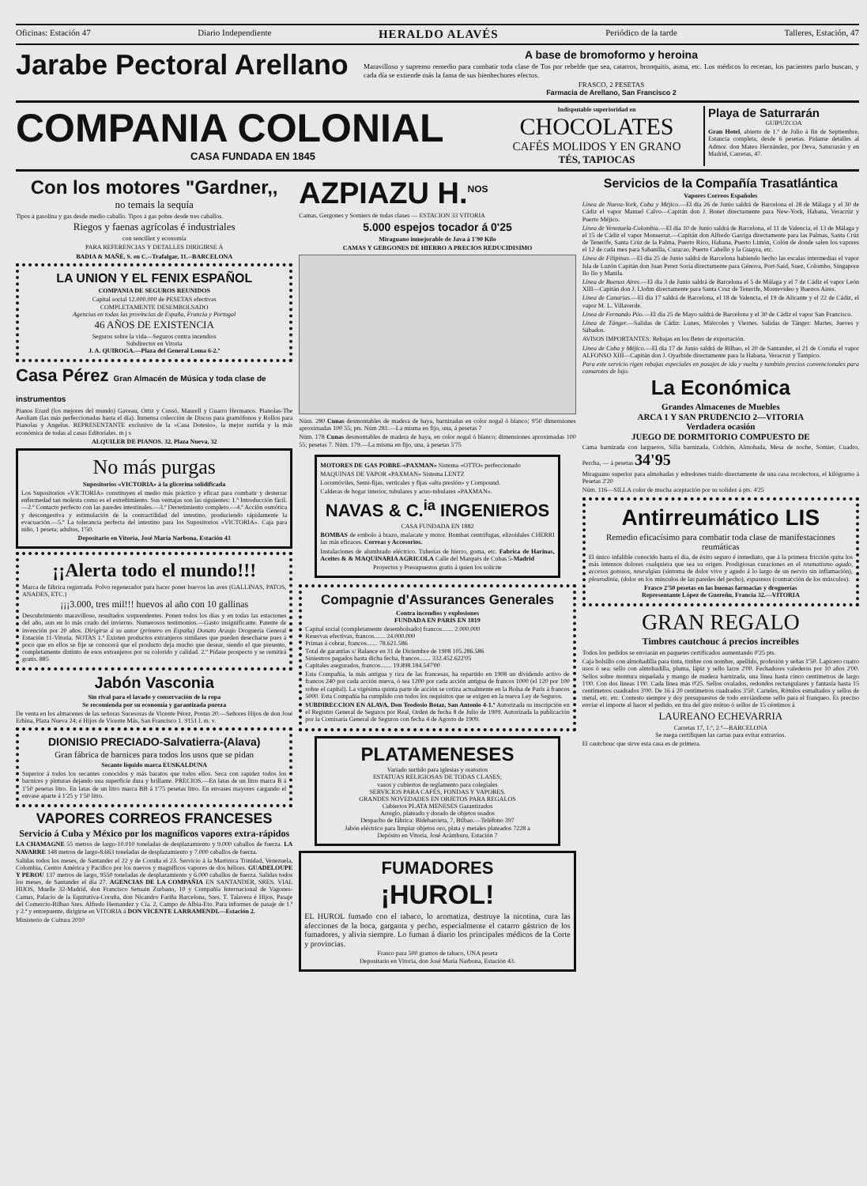Oficinas: Estación 47 Diario Independiente HERALDO ALAVÉS Periódico de la tarde Talleres, Estación, 47
Jarabe Pectoral Arellano
A base de bromoformo y heroina
Maravilloso y supremo remedio para combatir toda clase de Tos por rebelde que sea, catarros, bronquitis, asma, etc. Los médicos lo recetan, los pacientes parlo buscan, y cada día se extiende más la fama de sus bienhechores efectos.
FRASCO, 2 PESETAS
Farmacia de Arellano, San Francisco 2
COMPANIA COLONIAL
CASA FUNDADA EN 1845
Indisputable superioridad en
CHOCOLATES
CAFÉS MOLIDOS Y EN GRANO
TÉS, TAPIOCAS
Playa de Saturrarán
GUIPUZCOA
Gran Hotel, abierto de 1.º de Julio á fin de Septiembre, Estancia completa, desde 6 pesetas. Pídanse detalles al Admor. don Mateo Hernández, por Deva, Saturrarán y en Madrid, Carretas, 47.
Con los motores "Gardner,,
no temais la sequía
Tipos á gasolina y gas desde medio caballo. Tipos á gas pobre desde tres caballos.
Riegos y faenas agrícolas é industriales
con sencillez y economía
PARA REFERENCIAS Y DETALLES DIRIGIRSE Á
BADIA & MAÑÉ, S. en C.--Trafalgar, 11.--BARCELONA
LA UNION Y EL FENIX ESPAÑOL
COMPANIA DE SEGUROS REUNIDOS
Capital social 12.000.000 de PESETAS efectivas
COMPLETAMENTE DESEMBOLSADO
Agencias en todas las provincias de España, Francia y Portugal
46 AÑOS DE EXISTENCIA
Seguros sobre la vida—Seguros contra incendios
Subdirector en Vitoria
J. A. QUIROGA.—Plaza del General Loma 6-2.º
Casa Pérez Gran Almacén de Música y toda clase de instrumentos
Pianos Erard (los mejores del mundo) Gaveau, Ortiz y Cussó, Maurell y Guarro Hermanos. Pianolas-The Aeoliam (las más perfeccionadas hasta el día). Inmensa colección de Discos para gramófonos y Rollos para Pianolas y Angelus. REPRESENTANTE exclusivo de la «Casa Dotesio», la mejor surtida y la más económica de todas al casas Editoriales. m j s
ALQUILER DE PIANOS. 32, Plaza Nueva, 32
No más purgas
Supositorios «VICTORIA» á la glicerina solidificada
Los Supositorios «VICTORIA» constituyen el medio más práctico y eficaz para combatir y desterrar enfermedad tan molesta como es el estreñimiento. Sus ventajas son las siguientes: 1.º Introducción fácil.—2.º Contacto perfecto con las paredes intestinales.—3.º Derretimiento completo.—4.º Acción osmótica y descongestiva y estimulación de la contractilidad del intestino, produciendo rápidamente la evacuación.—5.º La tolerancia perfecta del intestino para los Supositorios «VICTORIA». Caja para niño, 1 peseta; adultos, 1'50.
Depositario en Vitoria, José María Narbona, Estación 43
¡¡Alerta todo el mundo!!!
Marca de fábrica registrada. Polvo regenerador para hacer poner huevos las aves (GALLINAS, PATOS, ANADES, ETC.)
¡¡¡3.000, tres mil!!! huevos al año con 10 gallinas
Descubrimiento maravilloso, resultados sorprendentes. Ponen todos los días y en todas las estaciones del año, aun en lo más crudo del invierno. Numerosos testimonios.—Gasto insignificante. Patente de invención por 20 años. Dirigirse á su autor (primero en España) Donato Araujo Droguería General Estación 11-Vitoria. NOTAS 1.º Existen productos extranjeros similares que pueden desecharse pues á poco que en ellos se fije se conocerá que el producto deja mucho que desear, siendo el que presento, completamente distinto de esos extranjeros por su colorido y calidad. 2.º Pídase prospecto y se remitirá gratis. 885
Jabón Vasconia
Sin rival para el lavado y conservación de la ropa
Se recomienda por su economía y garantizada pureza
De venta en los almacenes de las señoras Sucesoras de Vicente Pérez, Postas 20.—Señores Hijos de don José Erbina, Plaza Nueva 24; é Hijos de Vicente Más, San Francisco 1. 9151 l. m. v.
DIONISIO PRECIADO-Salvatierra-(Alava)
Gran fábrica de barnices para todos los usos que se pidan
Secante líquido marca EUSKALDUNA
Superior á todos los secantes conocidos y más baratos que todos ellos. Seca con rapidez todos los barnices y pinturas dejando una superficie dura y brillante. PRECIOS.—En latas de un litro marca B á 1'50 pesetas litro. En latas de un litro marca BB á 1'75 pesetas litro. En envases mayores cargando el envase aparte á 1'25 y 1'50 litro.
VAPORES CORREOS FRANCESES
Servicio á Cuba y México por los magníficos vapores extra-rápidos
LA CHAMAGNE 55 metros de largo-10.010 toneladas de desplazamiento y 9.000 caballos de fuerza. LA NAVARRE 148 metros de largo-8.663 toneladas de desplazamiento y 7.000 caballos de fuerza.
Salidas todos los meses, de Santander el 22 y de Coruña el 23. Servicio á la Martinica Trinidad, Venezuela, Colombia, Centro América y Pacifico por los nuevos y magníficos vapores de dos hélices. GUADELOUPE Y PEROU 137 metros de largo, 9550 toneladas de desplazamiento y 6.000 caballos de fuerza. Salidas todos los meses, de Santander el día 27. AGENCIAS DE LA COMPAÑIA EN SANTANDER, SRES. VIAL HIJOS, Muelle 32-Madrid, don Francisco Setuain Zurbano, 10 y Compañía Internacional de Vagones-Camas, Palacio de la Equitativa-Coruña, don Nicandro Fariña Barcelona, Sres. T. Talavera é Hijos, Pasaje del Comercio-Bilbao Sres. Alfredo Hernandez y Cía. 2, Campo de Albia-Eto. Para informes de pasaje de 1.ª y 2.ª y entrepuente, dirigirse en VITORIA á DON VICENTE LARRAMENDI.—Estación 2.
Ministerio de Cultura 2010
AZPIAZU H.<sup>NOS</sup>
Camas, Gergones y Somiers de todas clases — ESTACION 33 VITORIA
5.000 espejos tocador á 0'25
Miraguano inmejorable de Java á 1'90 Kilo
CAMAS Y GERGONES DE HIERRO A PRECIOS REDUCIDISIMO
Núm. 280 Cunas desmontables de madera de haya, barnizadas en color nogal ó blanco; 9'50 dimensiones aproximadas 100 55; pts. Núm 281.—La misma en fijo, una, á pesetas 7
Núm. 178 Cunas desmontables de madera de haya, en color nogal ó blanco; dimensiones aproximadas 100 55; pesetas 7. Núm. 179.—La misma en fijo, una, á pesetas 5'75
MOTORES DE GAS POBRE-«PAXMAN» Sistema «OTTO» perfeccionado
MAQUINAS DE VAPOR «PAXMAN» Sistema LENTZ
Locomóviles, Semi-fijas, verticales y fijas «alta presión» y Compound.
Calderas de hogar interior, tubulares y acuo-tubulares «PAXMAN».
NAVAS & C.<sup>ia</sup> INGENIEROS
CASA FUNDADA EN 1882
BOMBAS de embolo á brazo, malacate y motor. Bombas centrífugas, elizoidales CHERRI las más eficaces. Correas y Accesorios.
Instalaciones de alumbrado eléctrico. Tuberías de hierro, goma, etc. Fabrica de Harinas, Aceites & & MAQUINARIA AGRICOLA Calle del Marqués de Cubas 5-Madrid
Proyectos y Presupuestos gratis á quien los solicite
Compagnie d'Assurances Generales
Contra incendios y explosiones
FUNDADA EN PARIS EN 1819
Capital social (completamente desembolsado) francos....... 2.000.000
Reservas efectivas, francos....... 24.000.000
Primas á cobrar, francos....... 78.621.586
Total de garantías s/ Balance en 31 de Diciembre de 1908 105.286.586
Siniestros pagados hasta dicha fecha, francos....... 332.452.622'05
Capitales asegurados, francos....... 19.898.184.547'00
Esta Compañía, la más antigua y rica de las francesas, ha repartido en 1908 un dividendo activo de francos 240 por cada acción nueva, ó sea 1200 por cada acción antigua de francos 1000 (el 120 por 100 sobre el capital). La vigésima quinta parte de acción se cotiza actualmente en la Bolsa de París á francos 5000. Esta Compañía ha cumplido con todos los requisitos que se exigen en la nueva Ley de Seguros.
SUBDIRECCION EN ALAVA, Don Teodosio Botaz, San Antonio 4-1.º Autorizada su inscripción en el Registro General de Seguros por Real, Orden de fecha 8 de Julio de 1909. Autorizada la publicación por la Comisaría General de Seguros con fecha 4 de Agosto de 1909.
PLATAMENESES
Variado surtido para iglesias y oratorios
ESTATUAS RELIGIOSAS DE TODAS CLASES;
vasos y cubiertos de reglamento para colegiales
SERVICIOS PARA CAFÉS, FONDAS Y VAPORES.
GRANDES NOVEDADES EN OBJETOS PARA REGALOS
Cubiertos PLATA MENESES Garantizados
Arreglo, plateado y dorado de objetos usados
Despacho de fábrica: Bidebarrieta, 7, Bilbao.—Teléfono 397
Jabón eléctrico para limpiar objetos oro, plata y metales plateados 7228 a
Depósito en Vitoria, José Arámburu, Estación 7
FUMADORES
¡HUROL!
EL HUROL fumado con el tabaco, lo aromatiza, destruye la nicotina, cura las afecciones de la boca, garganta y pecho, especialmente el catarro gástrico de los fumadores, y alivia siempre. Lo fuman á diario los principales médicos de la Corte y provincias.
Frasco para 500 gramos de tabaco, UNA peseta
Depositario en Vitoria, don José María Narbona, Estación 43.
Servicios de la Compañía Trasatlántica
Vapores Correos Españoles
Línea de Nueva-York, Cuba y Méjico.—El día 26 de Junio saldrá de Barcelona el 28 de Málaga y el 30 de Cádiz el vapor Manuel Calvo—Capitán don J. Bonet directamente para New-York, Habana, Veracrúz y Puerto Méjico.
Línea de Venezuela-Colombia.—El día 10 de Junio saldrá de Barcelona, el 11 de Valencia, el 13 de Málaga y el 15 de Cádiz el vapor Monserrat.—Capitán don Alfredo Garriga directamente para las Palmas, Santa Crúz de Tenerife, Santa Crúz de la Palma, Puerto Rico, Habana, Puerto Limón, Colón de donde salen los vapores el 12 de cada mes para Sabanilla, Curacao, Puerto Cabello y la Guayra, etc.
Línea de Filipinas.—El día 25 de Junio saldrá de Barcelona habiendo hecho las escalas intermedias el vapor Isla de Luzón Capitán don Juan Perez Soria directamente para Génova, Port-Said, Suez, Colombo, Singapore Ilo Ilo y Manila.
Línea de Buenos Aires.—El día 3 de Junio saldrá de Barcelona el 5 de Málaga y el 7 de Cádiz el vapor León XIII—Capitán don J. Lloñm directamente para Santa Cruz de Tenerife, Montevideo y Buenos Aires.
Línea de Canarias.—El día 17 saldrá de Barcelona, el 18 de Valencia, el 19 de Alicante y el 22 de Cádiz, el vapor M. L. Villaverde.
Línea de Fernando Póo.—El día 25 de Mayo saldrá de Barcelona y el 30 de Cádiz el vapor San Francisco.
Línea de Tánger.—Salidas de Cádiz: Lunes, Miércoles y Viernes. Salidas de Tánger: Martes, Jueves y Sábados.
AVISOS IMPORTANTES: Rebajas en los fletes de exportación.
Línea de Cuba y Méjico.—El día 17 de Junio saldrá de Bilbao, el 20 de Santander, el 21 de Coruña el vapor ALFONSO XIII—Capitán don J. Oyarbide directamente para la Habana, Veracruz y Tampico.
Para este servicio rigen rebajas especiales en pasajes de ida y vuelta y también precios convencionales para camarotes de lujo.
La Económica
Grandes Almacenes de Muebles
ARCA 1 Y SAN PRUDENCIO 2—VITORIA
Verdadera ocasión
JUEGO DE DORMITORIO COMPUESTO DE
Cama barnizada con largueros, Silla barnizada, Colchón, Almohada, Mesa de noche, Somier, Cuadro, Percha, — á pesetas 34'95
Miraguano superior para almohadas y edredones traido directamente de una casa recolectora, el kilógramo á Pesetas 2'20
Núm. 116—SILLA color de mucha aceptación por su solidez á pts. 4'25
Antirreumático LIS
Remedio eficacísimo para combatir toda clase de manifestaciones reumáticas
El único infalible conocido hasta el día, de éxito seguro é inmediato, que á la primera fricción quita los más intensos dolores cualquiera que sea su origen. Prodigiosas curaciones en el reumatismo agudo, accesos gotosos, neuralgias (síntoma de dolor vivo y agudo á lo largo de un nervio sin inflamación), pleurodinia, (dolor en los músculos de las paredes del pecho), espasmos (contracción de los músculos).
Frasco 2'50 pesetas en las buenas farmacias y droguerías
Representante López de Guereñu, Francia 32.—VITORIA
GRAN REGALO
Timbres cautchouc á precios increibles
Todos los pedidos se enviarán en paquetes certificados aumentando 0'25 pts.
Caja bolsillo con almohadilla para tinta, timbre con nombre, apellido, profesión y señas 1'50. Lapicero cuatro usos ó sea: sello con almohadilla, pluma, lápiz y sello lacre 2'00. Fechadores valederos por 10 años 2'00. Sellos sobre montura niquelada y mango de madera barnizada, una línea hasta cinco centímetros de largo 1'00. Con dos líneas 1'00. Cada línea más 0'25. Sellos ovalados, redondos rectangulares y fantasía hasta 15 centímetros cuadrados 3'00. De 16 á 20 centímetros cuadrados 3'50. Carteles, Rótulos esmaltados y sellos de metal, etc. etc. Contesto siempre y doy presupuestos de todo enviándome sello para el franqueo. Es preciso enviar el importe al hacer el pedido, en tira del giro mútuo ó sellos de 15 céntimos á
LAUREANO ECHEVARRIA
Carretas 17, 1.º, 2.ª—BARCELONA
Se ruega certifiquen las cartas para evitar extravíos.
El cautchouc que sirve esta casa es de primera.